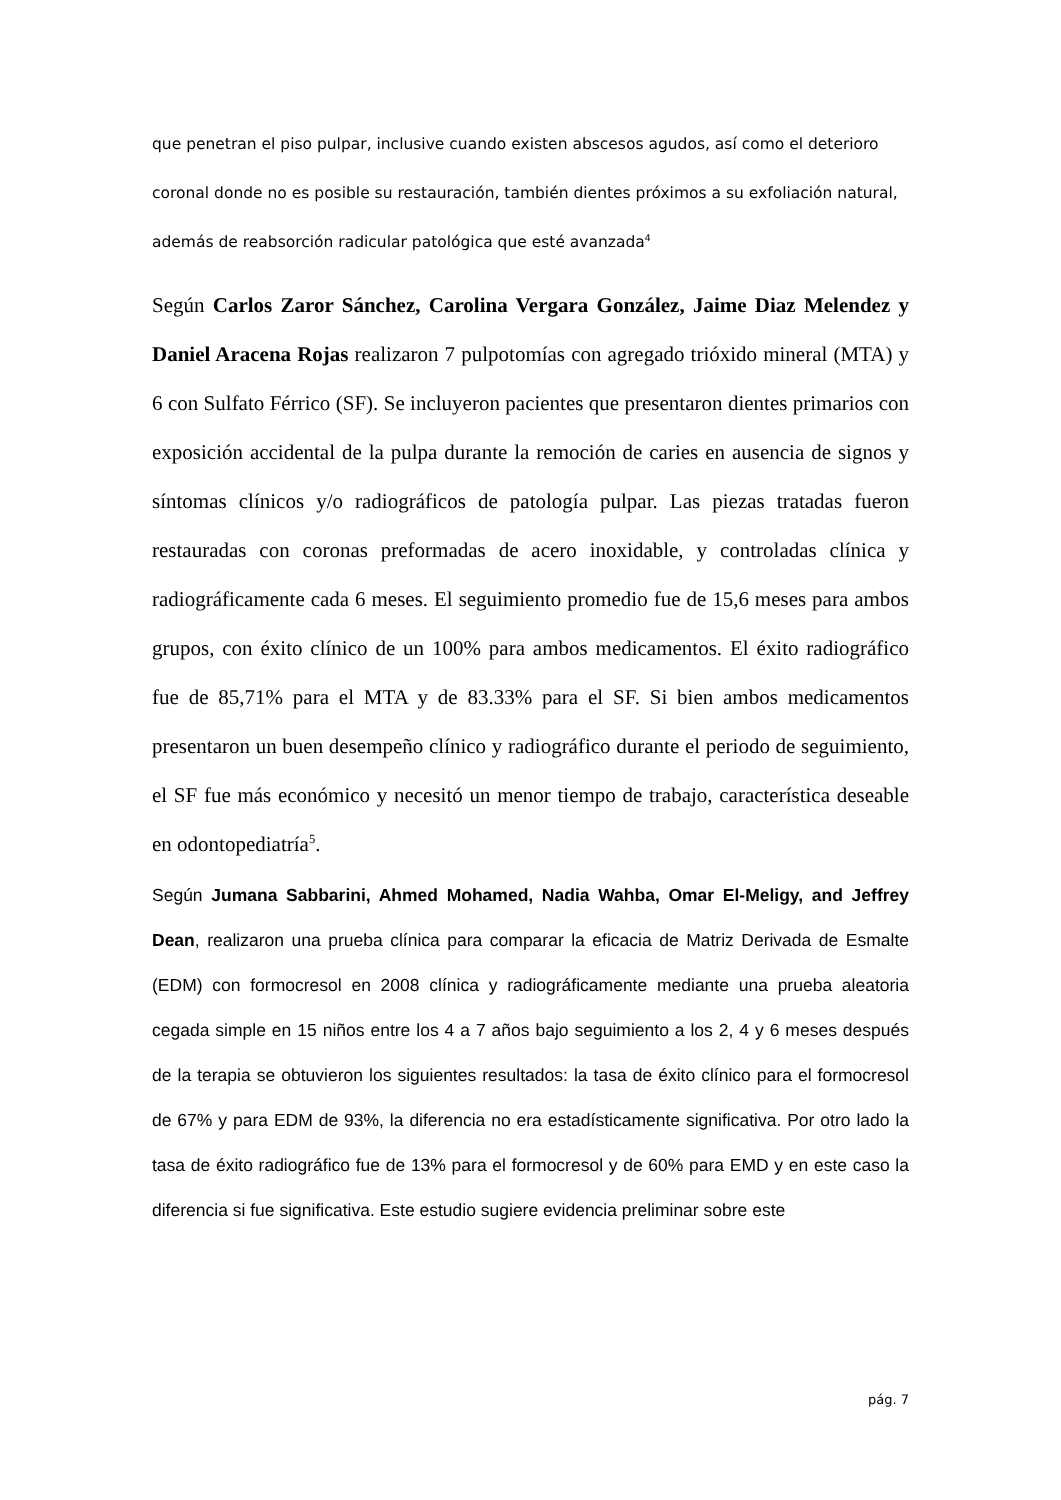que penetran el piso pulpar, inclusive cuando existen abscesos agudos, así como el deterioro coronal donde no es posible su restauración, también dientes próximos a su exfoliación natural, además de reabsorción radicular patológica que esté avanzada<sup>4</sup>
Según Carlos Zaror Sánchez, Carolina Vergara González, Jaime Diaz Melendez y Daniel Aracena Rojas realizaron 7 pulpotomías con agregado trióxido mineral (MTA) y 6 con Sulfato Férrico (SF). Se incluyeron pacientes que presentaron dientes primarios con exposición accidental de la pulpa durante la remoción de caries en ausencia de signos y síntomas clínicos y/o radiográficos de patología pulpar. Las piezas tratadas fueron restauradas con coronas preformadas de acero inoxidable, y controladas clínica y radiográficamente cada 6 meses. El seguimiento promedio fue de 15,6 meses para ambos grupos, con éxito clínico de un 100% para ambos medicamentos. El éxito radiográfico fue de 85,71% para el MTA y de 83.33% para el SF. Si bien ambos medicamentos presentaron un buen desempeño clínico y radiográfico durante el periodo de seguimiento, el SF fue más económico y necesitó un menor tiempo de trabajo, característica deseable en odontopediatría<sup>5</sup>.
Según Jumana Sabbarini, Ahmed Mohamed, Nadia Wahba, Omar El-Meligy, and Jeffrey Dean, realizaron una prueba clínica para comparar la eficacia de Matriz Derivada de Esmalte (EDM) con formocresol en 2008 clínica y radiográficamente mediante una prueba aleatoria cegada simple en 15 niños entre los 4 a 7 años bajo seguimiento a los 2, 4 y 6 meses después de la terapia se obtuvieron los siguientes resultados: la tasa de éxito clínico para el formocresol de 67% y para EDM de 93%, la diferencia no era estadísticamente significativa. Por otro lado la tasa de éxito radiográfico fue de 13% para el formocresol y de 60% para EMD y en este caso la diferencia si fue significativa. Este estudio sugiere evidencia preliminar sobre este
pág. 7